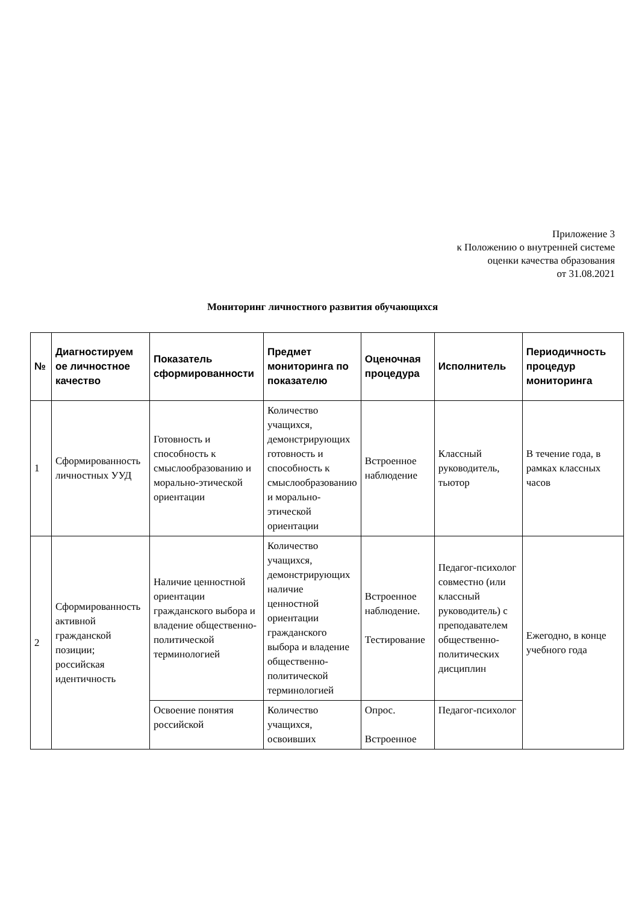Приложение 3
к Положению о внутренней системе
оценки качества образования
от 31.08.2021
Мониторинг личностного развития обучающихся
| № | Диагностируем ое личностное качество | Показатель сформированности | Предмет мониторинга по показателю | Оценочная процедура | Исполнитель | Периодичность процедур мониторинга |
| --- | --- | --- | --- | --- | --- | --- |
| 1 | Сформированность личностных УУД | Готовность и способность к смыслообразованию и морально-этической ориентации | Количество учащихся, демонстрирующих готовность и способность к смыслообразованию и морально-этической ориентации | Встроенное наблюдение | Классный руководитель, тьютор | В течение года, в рамках классных часов |
| 2 | Сформированность активной гражданской позиции; российская идентичность | Наличие ценностной ориентации гражданского выбора и владение общественно-политической терминологией | Количество учащихся, демонстрирующих наличие ценностной ориентации гражданского выбора и владение общественно-политической терминологией | Встроенное наблюдение. Тестирование | Педагог-психолог совместно (или классный руководитель) с преподавателем общественно-политических дисциплин | Ежегодно, в конце учебного года |
| | | Освоение понятия российской | Количество учащихся, освоивших | Опрос. Встроенное | Педагог-психолог | |